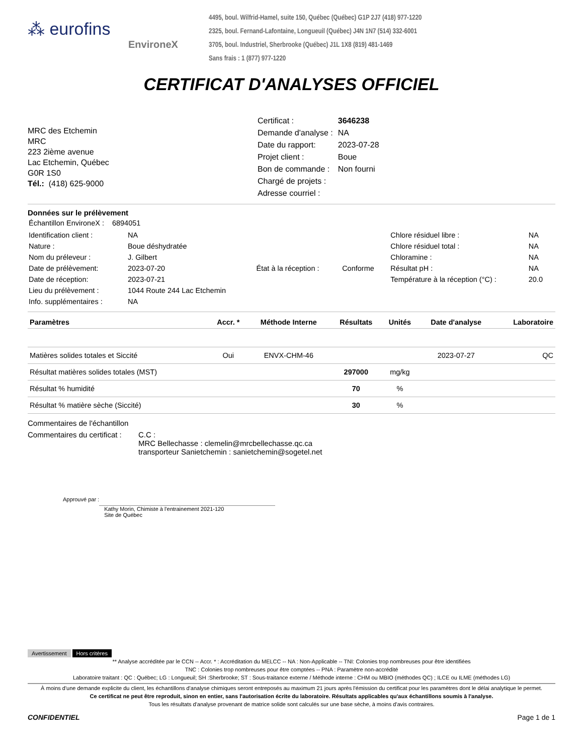⁂ eurofins
EnvironeX
4495, boul. Wilfrid-Hamel, suite 150, Québec (Québec) G1P 2J7 (418) 977-1220
2325, boul. Fernand-Lafontaine, Longueuil (Québec) J4N 1N7 (514) 332-6001
3705, boul. Industriel, Sherbrooke (Québec) J1L 1X8 (819) 481-1469
Sans frais : 1 (877) 977-1220
CERTIFICAT D'ANALYSES OFFICIEL
MRC des Etchemin
MRC
223 2ième avenue
Lac Etchemin, Québec
G0R 1S0
Tél.: (418) 625-9000
| Certificat : | 3646238 |
| Demande d'analyse : | NA |
| Date du rapport: | 2023-07-28 |
| Projet client : | Boue |
| Bon de commande : | Non fourni |
| Chargé de projets : | |
| Adresse courriel : | |
Données sur le prélèvement
| Échantillon EnvironeX : | 6894051 |
| Identification client : | NA | | | Chlore résiduel libre : | NA |
| Nature : | Boue déshydratée | | | Chlore résiduel total : | NA |
| Nom du préleveur : | J. Gilbert | | | Chloramine : | NA |
| Date de prélèvement: | 2023-07-20 | État à la réception : | Conforme | Résultat pH : | NA |
| Date de réception: | 2023-07-21 | | | Température à la réception (°C) : | 20.0 |
| Lieu du prélèvement : | 1044 Route 244 Lac Etchemin | | | | |
| Info. supplémentaires : | NA | | | | |
| Paramètres | Accr. * | Méthode Interne | Résultats | Unités | Date d'analyse | Laboratoire |
| --- | --- | --- | --- | --- | --- | --- |
| Matières solides totales et Siccité | Oui | ENVX-CHM-46 | | | 2023-07-27 | QC |
| Résultat matières solides totales (MST) | | | 297000 | mg/kg | | |
| Résultat % humidité | | | 70 | % | | |
| Résultat % matière sèche (Siccité) | | | 30 | % | | |
Commentaires de l'échantillon
Commentaires du certificat :
C.C :
MRC Bellechasse : clemelin@mrcbellechasse.qc.ca
transporteur Sanietchemin : sanietchemin@sogetel.net
Approuvé par :
Kathy Morin, Chimiste à l'entrainement 2021-120
Site de Québec
Avertissement Hors critères
** Analyse accréditée par le CCN -- Accr. * : Accréditation du MELCC -- NA : Non-Applicable -- TNI: Colonies trop nombreuses pour être identifiées
TNC : Colonies trop nombreuses pour être comptées -- PNA : Paramètre non-accrédité
Laboratoire traitant : QC : Québec; LG : Longueuil; SH :Sherbrooke; ST : Sous-traitance externe / Méthode interne : CHM ou MBIO (méthodes QC) ; ILCE ou ILME (méthodes LG)
À moins d'une demande explicite du client, les échantillons d'analyse chimiques seront entreposés au maximum 21 jours après l'émission du certificat pour les paramètres dont le délai analytique le permet.
Ce certificat ne peut être reproduit, sinon en entier, sans l'autorisation écrite du laboratoire. Résultats applicables qu'aux échantillons soumis à l'analyse.
Tous les résultats d'analyse provenant de matrice solide sont calculés sur une base sèche, à moins d'avis contraires.
CONFIDENTIEL Page 1 de 1